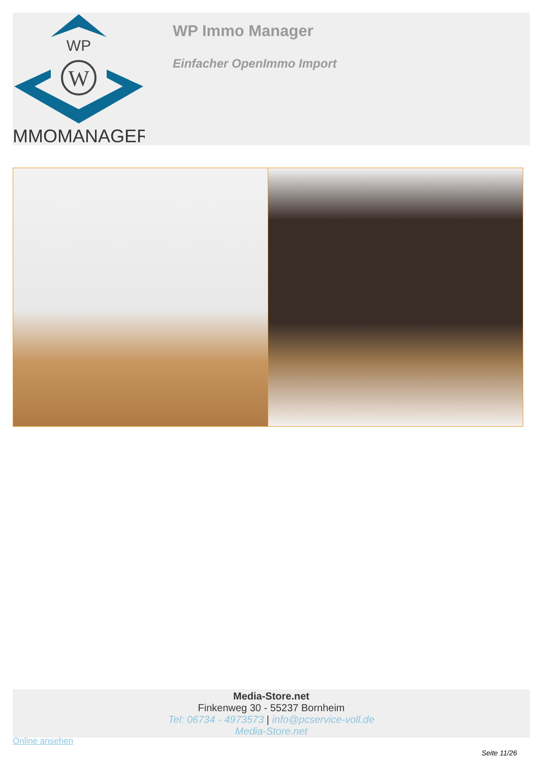WP
W
IMMOMANAGER
WP Immo Manager
Einfacher OpenImmo Import
Media-Store.net
Finkenweg 30 - 55237 Bornheim
Tel: 06734 - 4973573 | info@pcservice-voll.de
Media-Store.net
Online ansehen
Seite 11/26